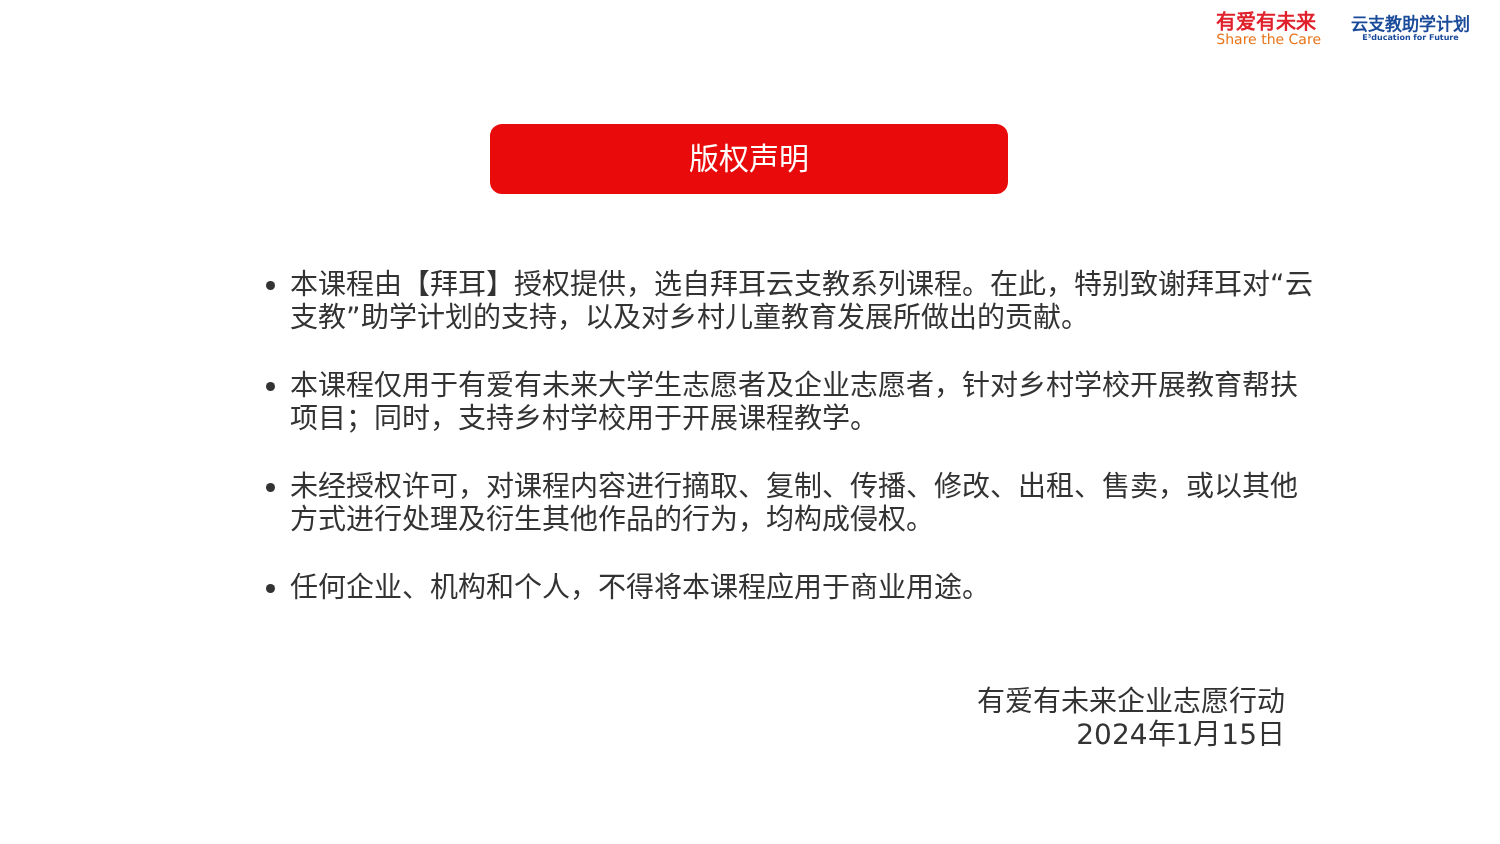有爱有未来
Share the Care
云支教助学计划
E³ducation for Future
版权声明
本课程由【拜耳】授权提供，选自拜耳云支教系列课程。在此，特别致谢拜耳对“云支教”助学计划的支持，以及对乡村儿童教育发展所做出的贡献。
本课程仅用于有爱有未来大学生志愿者及企业志愿者，针对乡村学校开展教育帮扶项目；同时，支持乡村学校用于开展课程教学。
未经授权许可，对课程内容进行摘取、复制、传播、修改、出租、售卖，或以其他方式进行处理及衍生其他作品的行为，均构成侵权。
任何企业、机构和个人，不得将本课程应用于商业用途。
有爱有未来企业志愿行动
2024年1月15日